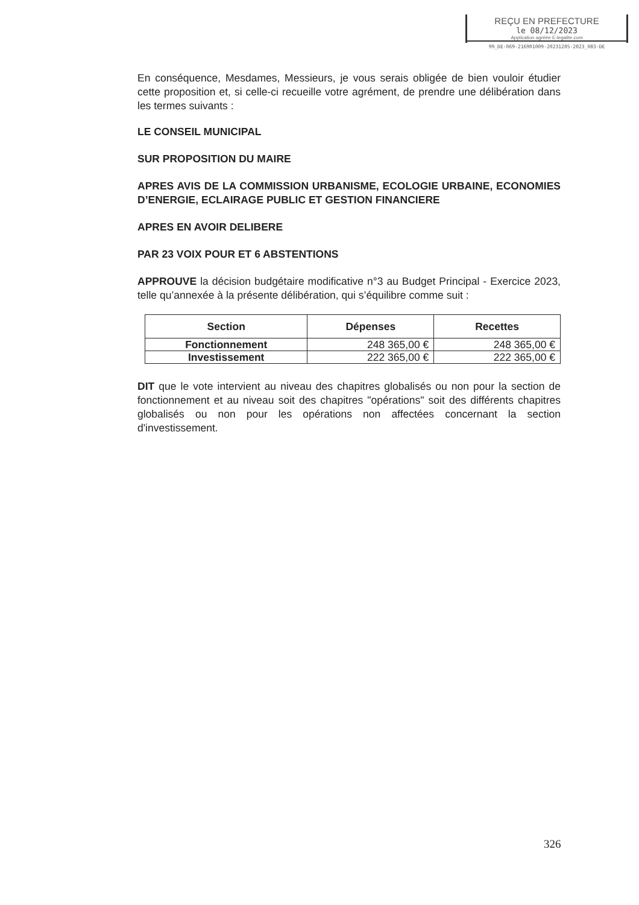REÇU EN PREFECTURE
le 08/12/2023
Application agréée E-legalite.com
99_DE-069-216901009-20231205-2023_083-DE
En conséquence, Mesdames, Messieurs, je vous serais obligée de bien vouloir étudier cette proposition et, si celle-ci recueille votre agrément, de prendre une délibération dans les termes suivants :
LE CONSEIL MUNICIPAL
SUR PROPOSITION DU MAIRE
APRES AVIS DE LA COMMISSION URBANISME, ECOLOGIE URBAINE, ECONOMIES D’ENERGIE, ECLAIRAGE PUBLIC ET GESTION FINANCIERE
APRES EN AVOIR DELIBERE
PAR 23 VOIX POUR ET 6 ABSTENTIONS
APPROUVE la décision budgétaire modificative n°3 au Budget Principal - Exercice 2023, telle qu’annexée à la présente délibération, qui s’équilibre comme suit :
| Section | Dépenses | Recettes |
| --- | --- | --- |
| Fonctionnement | 248 365,00 € | 248 365,00 € |
| Investissement | 222 365,00 € | 222 365,00 € |
DIT que le vote intervient au niveau des chapitres globalisés ou non pour la section de fonctionnement et au niveau soit des chapitres "opérations" soit des différents chapitres globalisés ou non pour les opérations non affectées concernant la section d'investissement.
326